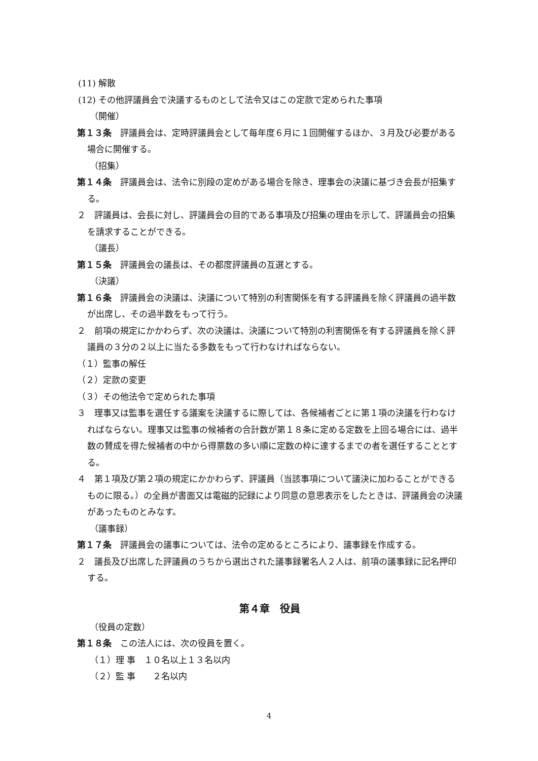(11) 解散
(12) その他評議員会で決議するものとして法令又はこの定款で定められた事項
（開催）
第１３条　評議員会は、定時評議員会として毎年度６月に１回開催するほか、３月及び必要がある場合に開催する。
（招集）
第１４条　評議員会は、法令に別段の定めがある場合を除き、理事会の決議に基づき会長が招集する。
２　評議員は、会長に対し、評議員会の目的である事項及び招集の理由を示して、評議員会の招集を請求することができる。
（議長）
第１５条　評議員会の議長は、その都度評議員の互選とする。
（決議）
第１６条　評議員会の決議は、決議について特別の利害関係を有する評議員を除く評議員の過半数が出席し、その過半数をもって行う。
２　前項の規定にかかわらず、次の決議は、決議について特別の利害関係を有する評議員を除く評議員の３分の２以上に当たる多数をもって行わなければならない。
（１）監事の解任
（２）定款の変更
（３）その他法令で定められた事項
３　理事又は監事を選任する議案を決議するに際しては、各候補者ごとに第１項の決議を行わなければならない。理事又は監事の候補者の合計数が第１８条に定める定数を上回る場合には、過半数の賛成を得た候補者の中から得票数の多い順に定数の枠に達するまでの者を選任することとする。
４　第１項及び第２項の規定にかかわらず、評議員（当該事項について議決に加わることができるものに限る。）の全員が書面又は電磁的記録により同意の意思表示をしたときは、評議員会の決議があったものとみなす。
（議事録）
第１７条　評議員会の議事については、法令の定めるところにより、議事録を作成する。
２　議長及び出席した評議員のうちから選出された議事録署名人２人は、前項の議事録に記名押印する。
第４章　役員
（役員の定数）
第１８条　この法人には、次の役員を置く。
（１）理 事　１０名以上１３名以内
（２）監 事　　２名以内
4